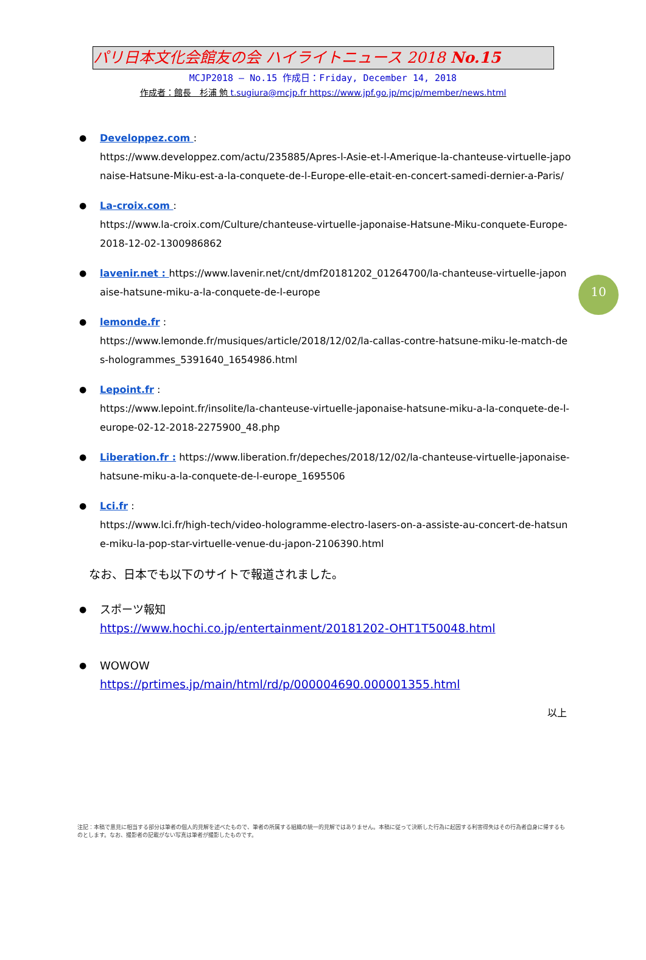パリ日本文化会館友の会 ハイライトニュース 2018 No.15
MCJP2018 — No.15 作成日：Friday, December 14, 2018
作成者：館長　杉浦 勉 t.sugiura@mcjp.fr https://www.jpf.go.jp/mcjp/member/news.html
10
● Developpez.com :
https://www.developpez.com/actu/235885/Apres-l-Asie-et-l-Amerique-la-chanteuse-virtuelle-japonaise-Hatsune-Miku-est-a-la-conquete-de-l-Europe-elle-etait-en-concert-samedi-dernier-a-Paris/
● La-croix.com :
https://www.la-croix.com/Culture/chanteuse-virtuelle-japonaise-Hatsune-Miku-conquete-Europe-2018-12-02-1300986862
● lavenir.net : https://www.lavenir.net/cnt/dmf20181202_01264700/la-chanteuse-virtuelle-japonaise-hatsune-miku-a-la-conquete-de-l-europe
● lemonde.fr :
https://www.lemonde.fr/musiques/article/2018/12/02/la-callas-contre-hatsune-miku-le-match-des-hologrammes_5391640_1654986.html
● Lepoint.fr :
https://www.lepoint.fr/insolite/la-chanteuse-virtuelle-japonaise-hatsune-miku-a-la-conquete-de-l-europe-02-12-2018-2275900_48.php
● Liberation.fr : https://www.liberation.fr/depeches/2018/12/02/la-chanteuse-virtuelle-japonaise-hatsune-miku-a-la-conquete-de-l-europe_1695506
● Lci.fr :
https://www.lci.fr/high-tech/video-hologramme-electro-lasers-on-a-assiste-au-concert-de-hatsune-miku-la-pop-star-virtuelle-venue-du-japon-2106390.html
なお、日本でも以下のサイトで報道されました。
● スポーツ報知
https://www.hochi.co.jp/entertainment/20181202-OHT1T50048.html
● WOWOW
https://prtimes.jp/main/html/rd/p/000004690.000001355.html
以上
注記：本稿で意見に相当する部分は筆者の個人的見解を述べたもので、筆者の所属する組織の統一的見解ではありません。本稿に従って決断した行為に起因する利害得失はその行為者自身に帰するものとします。なお、撮影者の記載がない写真は筆者が撮影したものです。